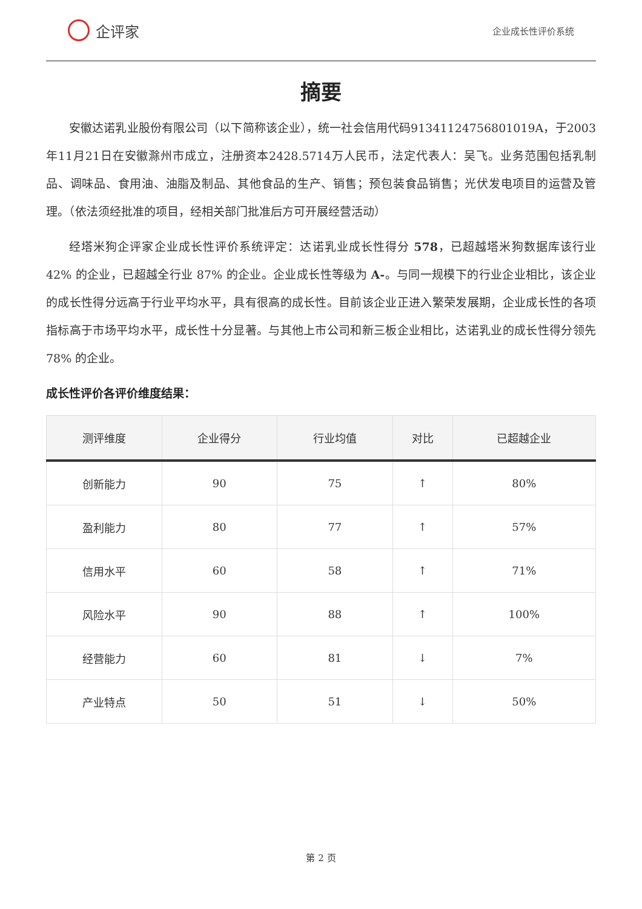企评家
企业成长性评价系统
摘要
安徽达诺乳业股份有限公司（以下简称该企业），统一社会信用代码91341124756801019A，于2003年11月21日在安徽滁州市成立，注册资本2428.5714万人民币，法定代表人：吴飞。业务范围包括乳制品、调味品、食用油、油脂及制品、其他食品的生产、销售；预包装食品销售；光伏发电项目的运营及管理。（依法须经批准的项目，经相关部门批准后方可开展经营活动）
经塔米狗企评家企业成长性评价系统评定：达诺乳业成长性得分 578，已超越塔米狗数据库该行业 42% 的企业，已超越全行业 87% 的企业。企业成长性等级为 A-。与同一规模下的行业企业相比，该企业的成长性得分远高于行业平均水平，具有很高的成长性。目前该企业正进入繁荣发展期，企业成长性的各项指标高于市场平均水平，成长性十分显著。与其他上市公司和新三板企业相比，达诺乳业的成长性得分领先 78% 的企业。
成长性评价各评价维度结果：
| 测评维度 | 企业得分 | 行业均值 | 对比 | 已超越企业 |
| --- | --- | --- | --- | --- |
| 创新能力 | 90 | 75 | ↑ | 80% |
| 盈利能力 | 80 | 77 | ↑ | 57% |
| 信用水平 | 60 | 58 | ↑ | 71% |
| 风险水平 | 90 | 88 | ↑ | 100% |
| 经营能力 | 60 | 81 | ↓ | 7% |
| 产业特点 | 50 | 51 | ↓ | 50% |
第 2 页